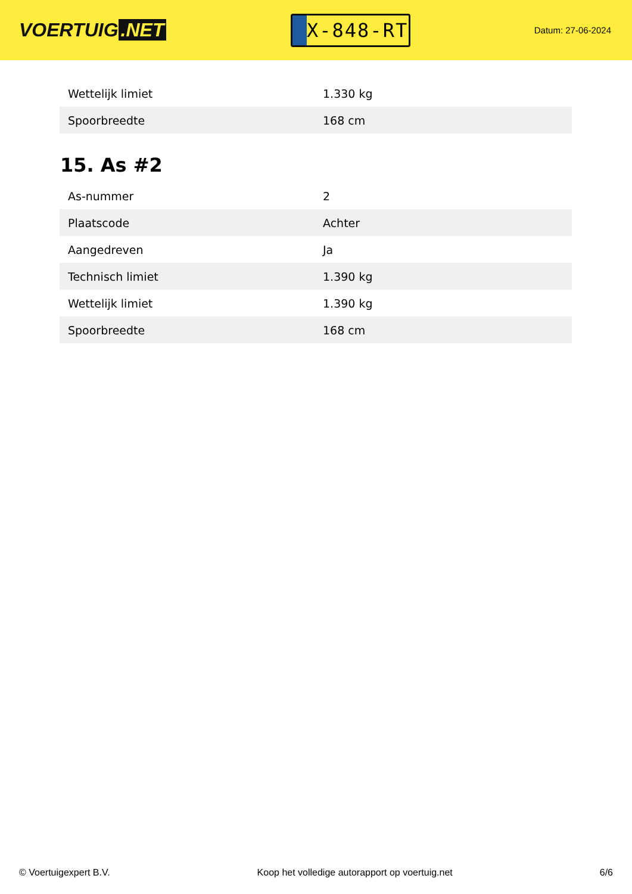VOERTUIG.NET
X-848-RT
Datum: 27-06-2024
| Wettelijk limiet | 1.330 kg |
| Spoorbreedte | 168 cm |
15. As #2
| As-nummer | 2 |
| Plaatscode | Achter |
| Aangedreven | Ja |
| Technisch limiet | 1.390 kg |
| Wettelijk limiet | 1.390 kg |
| Spoorbreedte | 168 cm |
© Voertuigexpert B.V. Koop het volledige autorapport op voertuig.net 6/6